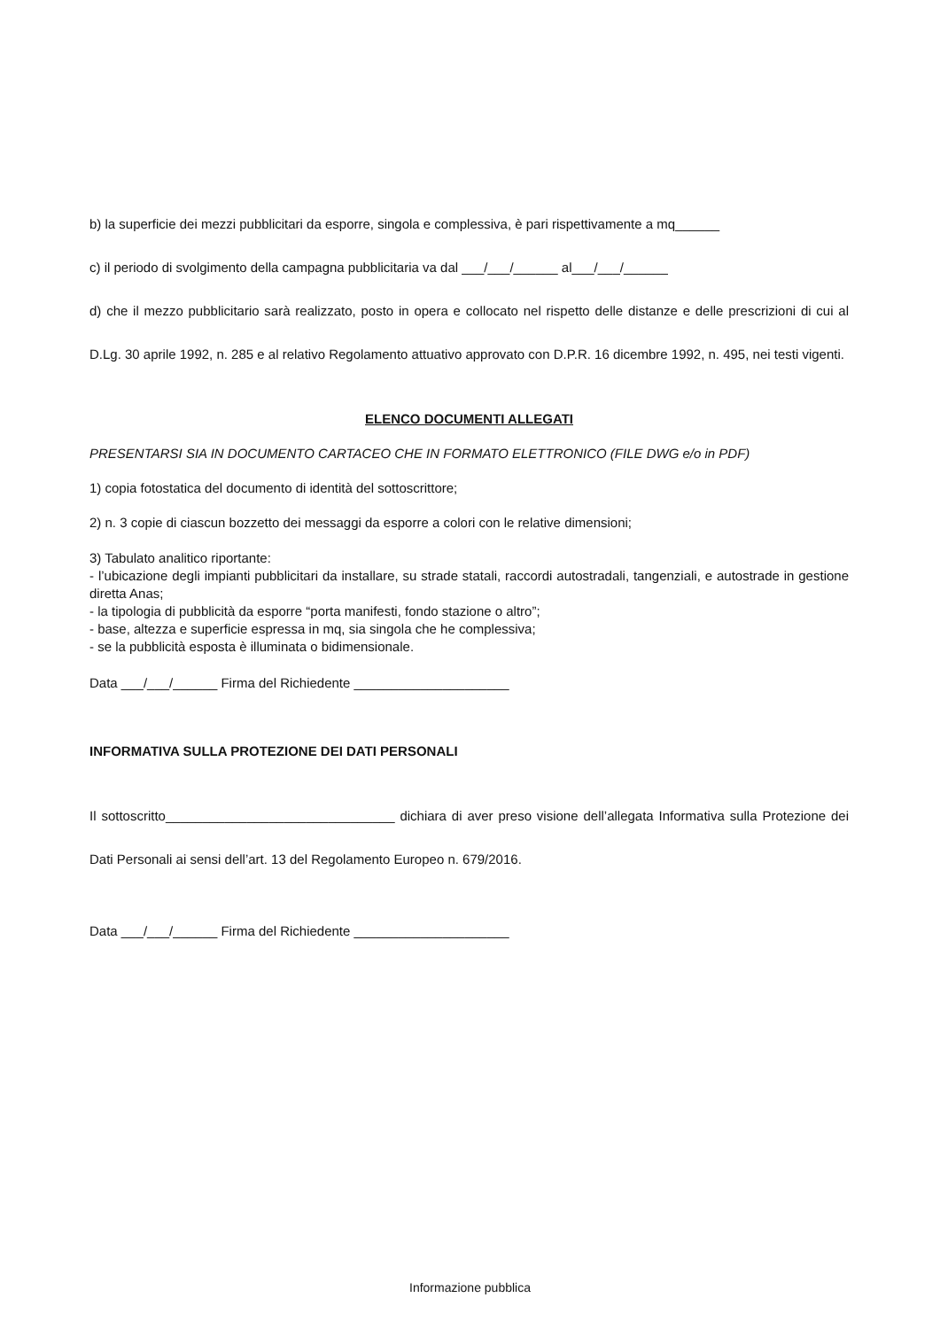b) la superficie dei mezzi pubblicitari da esporre, singola e complessiva, è pari rispettivamente a mq______
c) il periodo di svolgimento della campagna pubblicitaria va dal ___/___/______ al___/___/______
d) che il mezzo pubblicitario sarà realizzato, posto in opera e collocato nel rispetto delle distanze e delle prescrizioni di cui al D.Lg. 30 aprile 1992, n. 285 e al relativo Regolamento attuativo approvato con D.P.R. 16 dicembre 1992, n. 495, nei testi vigenti.
ELENCO DOCUMENTI ALLEGATI
PRESENTARSI SIA IN DOCUMENTO CARTACEO CHE IN FORMATO ELETTRONICO (FILE DWG e/o in PDF)
1) copia fotostatica del documento di identità del sottoscrittore;
2) n. 3 copie di ciascun bozzetto dei messaggi da esporre a colori con le relative dimensioni;
3) Tabulato analitico riportante:
- l’ubicazione degli impianti pubblicitari da installare, su strade statali, raccordi autostradali, tangenziali, e autostrade in gestione diretta Anas;
- la tipologia di pubblicità da esporre “porta manifesti, fondo stazione o altro”;
- base, altezza e superficie espressa in mq, sia singola che he complessiva;
- se la pubblicità esposta è illuminata o bidimensionale.
Data ___/___/______ Firma del Richiedente _____________________
INFORMATIVA SULLA PROTEZIONE DEI DATI PERSONALI
Il sottoscritto_______________________________ dichiara di aver preso visione dell’allegata Informativa sulla Protezione dei Dati Personali ai sensi dell’art. 13 del Regolamento Europeo n. 679/2016.
Data ___/___/______ Firma del Richiedente _____________________
Informazione pubblica